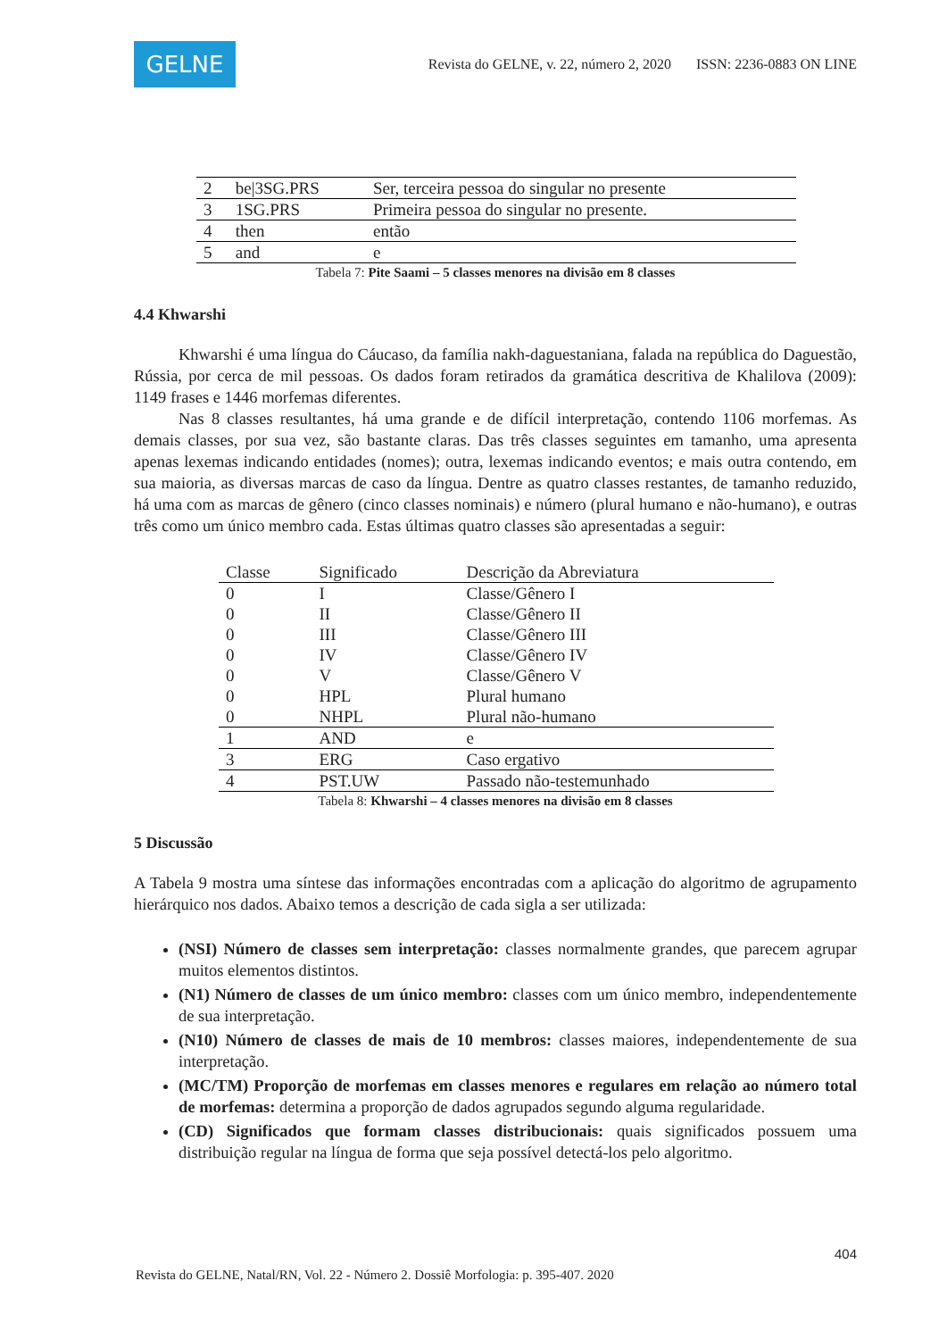GELNE
Revista do GELNE, v. 22, número 2, 2020 ISSN: 2236-0883 ON LINE
| 2 | be/3SG.PRS | Ser, terceira pessoa do singular no presente |
| 3 | 1SG.PRS | Primeira pessoa do singular no presente. |
| 4 | then | então |
| 5 | and | e |
Tabela 7: Pite Saami – 5 classes menores na divisão em 8 classes
4.4 Khwarshi
Khwarshi é uma língua do Cáucaso, da família nakh-daguestaniana, falada na república do Daguestão, Rússia, por cerca de mil pessoas. Os dados foram retirados da gramática descritiva de Khalilova (2009): 1149 frases e 1446 morfemas diferentes.
Nas 8 classes resultantes, há uma grande e de difícil interpretação, contendo 1106 morfemas. As demais classes, por sua vez, são bastante claras. Das três classes seguintes em tamanho, uma apresenta apenas lexemas indicando entidades (nomes); outra, lexemas indicando eventos; e mais outra contendo, em sua maioria, as diversas marcas de caso da língua. Dentre as quatro classes restantes, de tamanho reduzido, há uma com as marcas de gênero (cinco classes nominais) e número (plural humano e não-humano), e outras três como um único membro cada. Estas últimas quatro classes são apresentadas a seguir:
| Classe | Significado | Descrição da Abreviatura |
| --- | --- | --- |
| 0 | I | Classe/Gênero I |
| 0 | II | Classe/Gênero II |
| 0 | III | Classe/Gênero III |
| 0 | IV | Classe/Gênero IV |
| 0 | V | Classe/Gênero V |
| 0 | HPL | Plural humano |
| 0 | NHPL | Plural não-humano |
| 1 | AND | e |
| 3 | ERG | Caso ergativo |
| 4 | PST.UW | Passado não-testemunhado |
Tabela 8: Khwarshi – 4 classes menores na divisão em 8 classes
5 Discussão
A Tabela 9 mostra uma síntese das informações encontradas com a aplicação do algoritmo de agrupamento hierárquico nos dados. Abaixo temos a descrição de cada sigla a ser utilizada:
(NSI) Número de classes sem interpretação: classes normalmente grandes, que parecem agrupar muitos elementos distintos.
(N1) Número de classes de um único membro: classes com um único membro, independentemente de sua interpretação.
(N10) Número de classes de mais de 10 membros: classes maiores, independentemente de sua interpretação.
(MC/TM) Proporção de morfemas em classes menores e regulares em relação ao número total de morfemas: determina a proporção de dados agrupados segundo alguma regularidade.
(CD) Significados que formam classes distribucionais: quais significados possuem uma distribuição regular na língua de forma que seja possível detectá-los pelo algoritmo.
404
Revista do GELNE, Natal/RN, Vol. 22 - Número 2. Dossiê Morfologia: p. 395-407. 2020